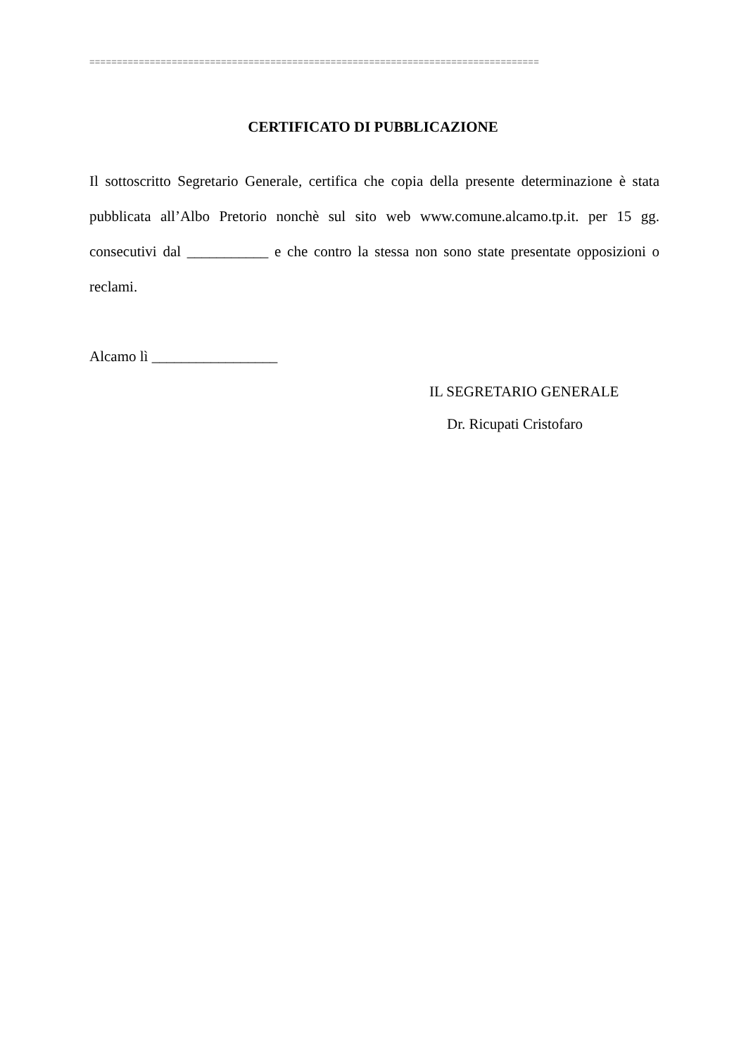==================================================================================
CERTIFICATO DI PUBBLICAZIONE
Il sottoscritto Segretario Generale, certifica che copia della presente determinazione è stata pubblicata all’Albo Pretorio nonchè sul sito web www.comune.alcamo.tp.it. per 15 gg. consecutivi dal ___________ e che contro la stessa non sono state presentate opposizioni o reclami.
Alcamo lì _________________
IL SEGRETARIO GENERALE
Dr. Ricupati Cristofaro